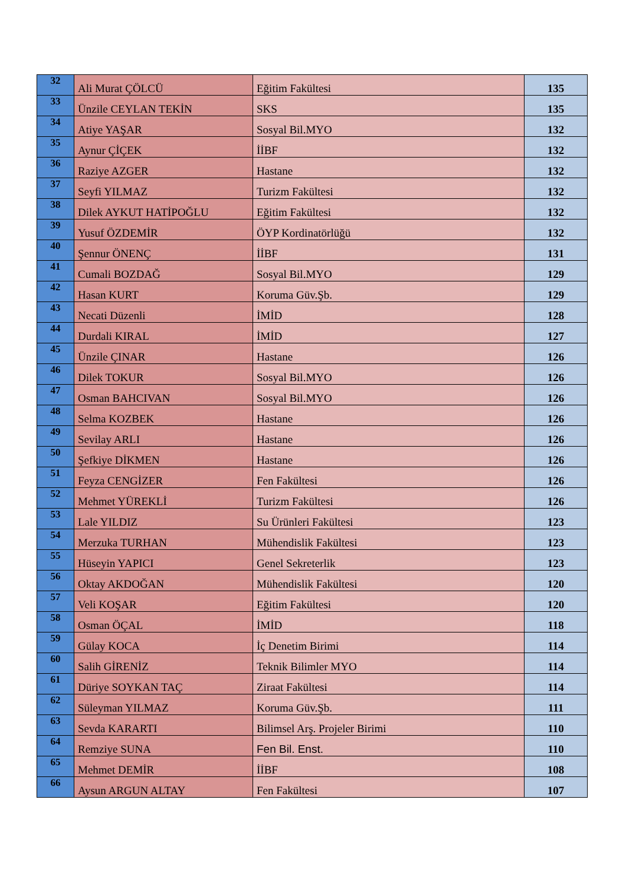| 32 | Ali Murat ÇÖLCÜ | Eğitim Fakültesi | 135 |
| 33 | Ünzile CEYLAN TEKİN | SKS | 135 |
| 34 | Atiye YAŞAR | Sosyal Bil.MYO | 132 |
| 35 | Aynur ÇİÇEK | İİBF | 132 |
| 36 | Raziye AZGER | Hastane | 132 |
| 37 | Seyfi YILMAZ | Turizm Fakültesi | 132 |
| 38 | Dilek AYKUT HATİPOĞLU | Eğitim Fakültesi | 132 |
| 39 | Yusuf ÖZDEMİR | ÖYP Kordinatörlüğü | 132 |
| 40 | Şennur ÖNENÇ | İİBF | 131 |
| 41 | Cumali BOZDAĞ | Sosyal Bil.MYO | 129 |
| 42 | Hasan KURT | Koruma Güv.Şb. | 129 |
| 43 | Necati Düzenli | İMİD | 128 |
| 44 | Durdali KIRAL | İMİD | 127 |
| 45 | Ünzile ÇINAR | Hastane | 126 |
| 46 | Dilek TOKUR | Sosyal Bil.MYO | 126 |
| 47 | Osman BAHCIVAN | Sosyal Bil.MYO | 126 |
| 48 | Selma KOZBEK | Hastane | 126 |
| 49 | Sevilay ARLI | Hastane | 126 |
| 50 | Şefkiye DİKMEN | Hastane | 126 |
| 51 | Feyza CENGİZER | Fen Fakültesi | 126 |
| 52 | Mehmet YÜREKLİ | Turizm Fakültesi | 126 |
| 53 | Lale YILDIZ | Su Ürünleri Fakültesi | 123 |
| 54 | Merzuka TURHAN | Mühendislik Fakültesi | 123 |
| 55 | Hüseyin YAPICI | Genel Sekreterlik | 123 |
| 56 | Oktay AKDOĞAN | Mühendislik Fakültesi | 120 |
| 57 | Veli KOŞAR | Eğitim Fakültesi | 120 |
| 58 | Osman ÖÇAL | İMİD | 118 |
| 59 | Gülay KOCA | İç Denetim Birimi | 114 |
| 60 | Salih GİRENİZ | Teknik Bilimler MYO | 114 |
| 61 | Düriye SOYKAN TAÇ | Ziraat Fakültesi | 114 |
| 62 | Süleyman YILMAZ | Koruma Güv.Şb. | 111 |
| 63 | Sevda KARARTI | Bilimsel Arş. Projeler Birimi | 110 |
| 64 | Remziye SUNA | Fen Bil. Enst. | 110 |
| 65 | Mehmet DEMİR | İİBF | 108 |
| 66 | Aysun ARGUN ALTAY | Fen Fakültesi | 107 |